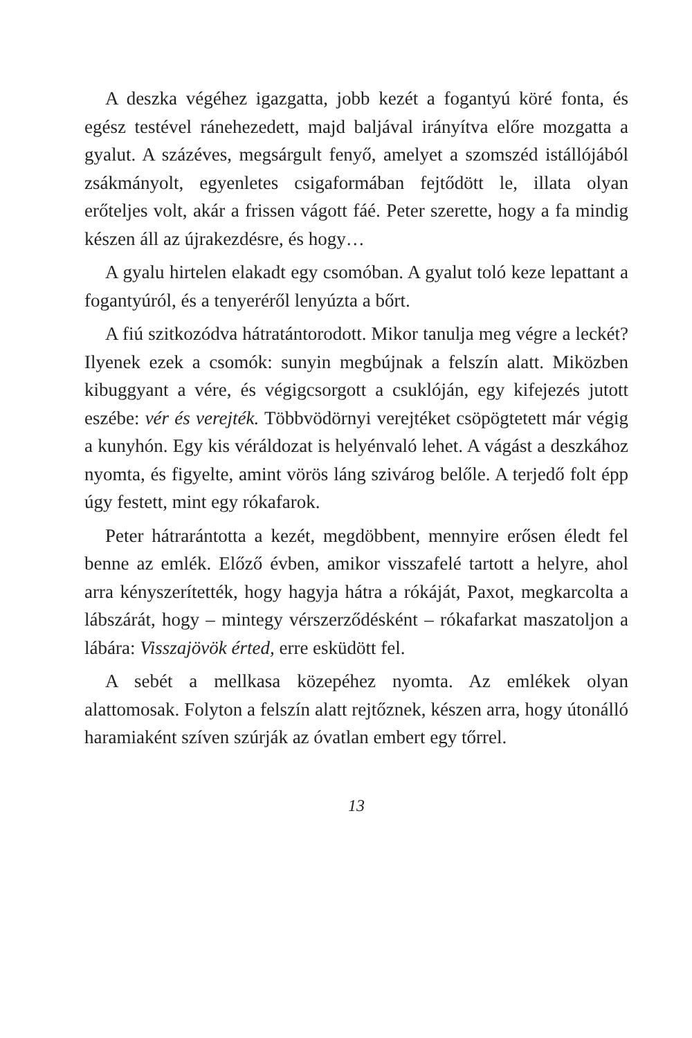A deszka végéhez igazgatta, jobb kezét a fogantyú köré fonta, és egész testével ránehezedett, majd baljával irányítva előre mozgatta a gyalut. A százéves, megsárgult fenyő, amelyet a szomszéd istállójából zsákmányolt, egyenletes csigaformában fejtődött le, illata olyan erőteljes volt, akár a frissen vágott fáé. Peter szerette, hogy a fa mindig készen áll az újrakezdésre, és hogy…
A gyalu hirtelen elakadt egy csomóban. A gyalut toló keze lepattant a fogantyúról, és a tenyeréről lenyúzta a bőrt.
A fiú szitkozódva hátratántorodott. Mikor tanulja meg végre a leckét? Ilyenek ezek a csomók: sunyin megbújnak a felszín alatt. Miközben kibuggyant a vére, és végigcsorgott a csuklóján, egy kifejezés jutott eszébe: vér és verejték. Többvödörnyi verejtéket csöpögtetett már végig a kunyhón. Egy kis véráldozat is helyénvaló lehet. A vágást a deszkához nyomta, és figyelte, amint vörös láng szivárog belőle. A terjedő folt épp úgy festett, mint egy rókafarok.
Peter hátrarántotta a kezét, megdöbbent, mennyire erősen éledt fel benne az emlék. Előző évben, amikor visszafelé tartott a helyre, ahol arra kényszerítették, hogy hagyja hátra a rókáját, Paxot, megkarcolta a lábszárát, hogy – mintegy vérszerződésként – rókafarkat maszatoljon a lábára: Visszajövök érted, erre esküdött fel.
A sebét a mellkasa közepéhez nyomta. Az emlékek olyan alattomosak. Folyton a felszín alatt rejtőznek, készen arra, hogy útonálló haramiaként szíven szúrják az óvatlan embert egy tőrrel.
13